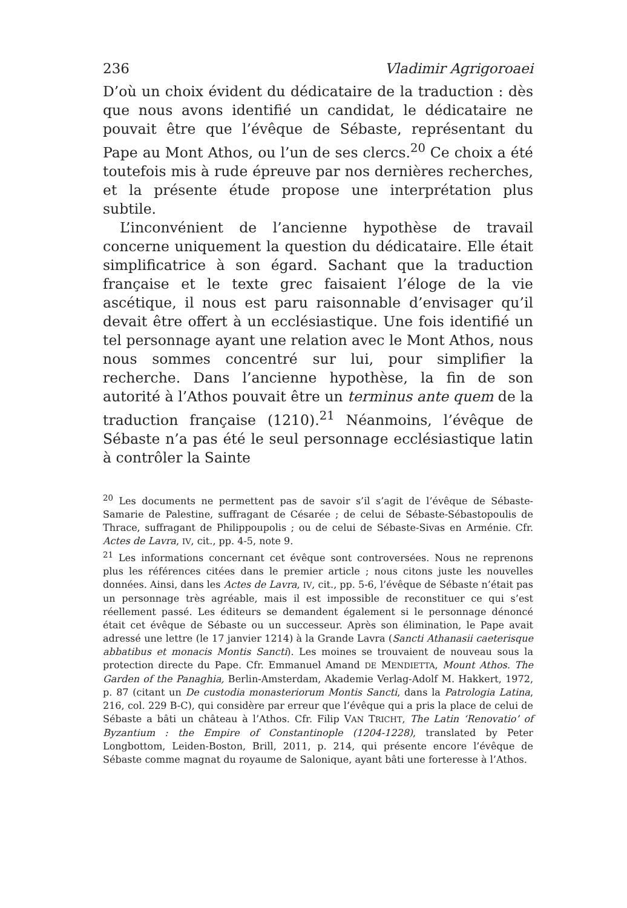236 Vladimir Agrigoroaei
D’où un choix évident du dédicataire de la traduction : dès que nous avons identifié un candidat, le dédicataire ne pouvait être que l’évêque de Sébaste, représentant du Pape au Mont Athos, ou l’un de ses clercs.<sup>20</sup> Ce choix a été toutefois mis à rude épreuve par nos dernières recherches, et la présente étude propose une interprétation plus subtile.
L’inconvénient de l’ancienne hypothèse de travail concerne uniquement la question du dédicataire. Elle était simplificatrice à son égard. Sachant que la traduction française et le texte grec faisaient l’éloge de la vie ascétique, il nous est paru raisonnable d’envisager qu’il devait être offert à un ecclésiastique. Une fois identifié un tel personnage ayant une relation avec le Mont Athos, nous nous sommes concentré sur lui, pour simplifier la recherche. Dans l’ancienne hypothèse, la fin de son autorité à l’Athos pouvait être un terminus ante quem de la traduction française (1210).<sup>21</sup> Néanmoins, l’évêque de Sébaste n’a pas été le seul personnage ecclésiastique latin à contrôler la Sainte
<sup>20</sup> Les documents ne permettent pas de savoir s’il s’agit de l’évêque de Sébaste-Samarie de Palestine, suffragant de Césarée ; de celui de Sébaste-Sébastopoulis de Thrace, suffragant de Philippoupolis ; ou de celui de Sébaste-Sivas en Arménie. Cfr. Actes de Lavra, IV, cit., pp. 4-5, note 9.
<sup>21</sup> Les informations concernant cet évêque sont controversées. Nous ne reprenons plus les références citées dans le premier article ; nous citons juste les nouvelles données. Ainsi, dans les Actes de Lavra, IV, cit., pp. 5-6, l’évêque de Sébaste n’était pas un personnage très agréable, mais il est impossible de reconstituer ce qui s’est réellement passé. Les éditeurs se demandent également si le personnage dénoncé était cet évêque de Sébaste ou un successeur. Après son élimination, le Pape avait adressé une lettre (le 17 janvier 1214) à la Grande Lavra (Sancti Athanasii caeterisque abbatibus et monacis Montis Sancti). Les moines se trouvaient de nouveau sous la protection directe du Pape. Cfr. Emmanuel Amand DE MENDIETTA, Mount Athos. The Garden of the Panaghia, Berlin-Amsterdam, Akademie Verlag-Adolf M. Hakkert, 1972, p. 87 (citant un De custodia monasteriorum Montis Sancti, dans la Patrologia Latina, 216, col. 229 B-C), qui considère par erreur que l’évêque qui a pris la place de celui de Sébaste a bâti un château à l’Athos. Cfr. Filip VAN TRICHT, The Latin ‘Renovatio’ of Byzantium : the Empire of Constantinople (1204-1228), translated by Peter Longbottom, Leiden-Boston, Brill, 2011, p. 214, qui présente encore l’évêque de Sébaste comme magnat du royaume de Salonique, ayant bâti une forteresse à l’Athos.